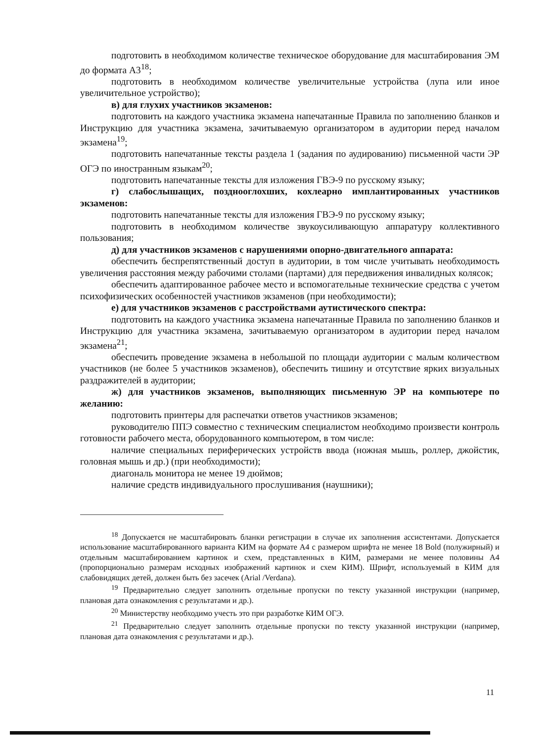подготовить в необходимом количестве техническое оборудование для масштабирования ЭМ до формата А3<sup>18</sup>;
подготовить в необходимом количестве увеличительные устройства (лупа или иное увеличительное устройство);
в) для глухих участников экзаменов:
подготовить на каждого участника экзамена напечатанные Правила по заполнению бланков и Инструкцию для участника экзамена, зачитываемую организатором в аудитории перед началом экзамена<sup>19</sup>;
подготовить напечатанные тексты раздела 1 (задания по аудированию) письменной части ЭР ОГЭ по иностранным языкам<sup>20</sup>;
подготовить напечатанные тексты для изложения ГВЭ-9 по русскому языку;
г) слабослышащих, позднооглохших, кохлеарно имплантированных участников экзаменов:
подготовить напечатанные тексты для изложения ГВЭ-9 по русскому языку;
подготовить в необходимом количестве звукоусиливающую аппаратуру коллективного пользования;
д) для участников экзаменов с нарушениями опорно-двигательного аппарата:
обеспечить беспрепятственный доступ в аудитории, в том числе учитывать необходимость увеличения расстояния между рабочими столами (партами) для передвижения инвалидных колясок;
обеспечить адаптированное рабочее место и вспомогательные технические средства с учетом психофизических особенностей участников экзаменов (при необходимости);
е) для участников экзаменов с расстройствами аутистического спектра:
подготовить на каждого участника экзамена напечатанные Правила по заполнению бланков и Инструкцию для участника экзамена, зачитываемую организатором в аудитории перед началом экзамена<sup>21</sup>;
обеспечить проведение экзамена в небольшой по площади аудитории с малым количеством участников (не более 5 участников экзаменов), обеспечить тишину и отсутствие ярких визуальных раздражителей в аудитории;
ж) для участников экзаменов, выполняющих письменную ЭР на компьютере по желанию:
подготовить принтеры для распечатки ответов участников экзаменов;
руководителю ППЭ совместно с техническим специалистом необходимо произвести контроль готовности рабочего места, оборудованного компьютером, в том числе:
наличие специальных периферических устройств ввода (ножная мышь, роллер, джойстик, головная мышь и др.) (при необходимости);
диагональ монитора не менее 19 дюймов;
наличие средств индивидуального прослушивания (наушники);
<sup>18</sup> Допускается не масштабировать бланки регистрации в случае их заполнения ассистентами. Допускается использование масштабированного варианта КИМ на формате А4 с размером шрифта не менее 18 Bold (полужирный) и отдельным масштабированием картинок и схем, представленных в КИМ, размерами не менее половины А4 (пропорционально размерам исходных изображений картинок и схем КИМ). Шрифт, используемый в КИМ для слабовидящих детей, должен быть без засечек (Arial /Verdana).
<sup>19</sup> Предварительно следует заполнить отдельные пропуски по тексту указанной инструкции (например, плановая дата ознакомления с результатами и др.).
<sup>20</sup> Министерству необходимо учесть это при разработке КИМ ОГЭ.
<sup>21</sup> Предварительно следует заполнить отдельные пропуски по тексту указанной инструкции (например, плановая дата ознакомления с результатами и др.).
11